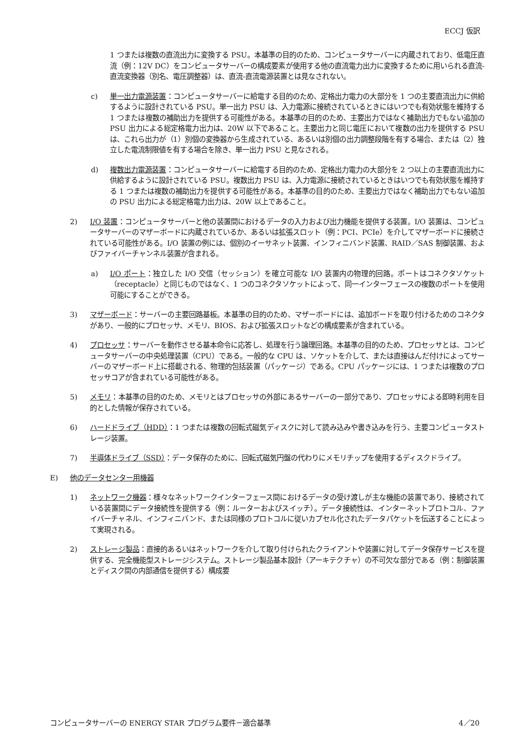ECCJ 仮訳
1 つまたは複数の直流出力に変換する PSU。本基準の目的のため、コンピュータサーバーに内蔵されており、低電圧直流（例：12V DC）をコンピュータサーバーの構成要素が使用する他の直流電力出力に変換するために用いられる直流-直流変換器（別名、電圧調整器）は、直流-直流電源装置とは見なされない。
c) 単一出力電源装置：コンピュータサーバーに給電する目的のため、定格出力電力の大部分を 1 つの主要直流出力に供給するように設計されている PSU。単一出力 PSU は、入力電源に接続されているときにはいつでも有効状態を維持する 1 つまたは複数の補助出力を提供する可能性がある。本基準の目的のため、主要出力ではなく補助出力でもない追加の PSU 出力による総定格電力出力は、20W 以下であること。主要出力と同じ電圧において複数の出力を提供する PSU は、これら出力が（1）別個の変換器から生成されている、あるいは別個の出力調整段階を有する場合、または（2）独立した電流制限値を有する場合を除き、単一出力 PSU と見なされる。
d) 複数出力電源装置：コンピュータサーバーに給電する目的のため、定格出力電力の大部分を 2 つ以上の主要直流出力に供給するように設計されている PSU。複数出力 PSU は、入力電源に接続されているときはいつでも有効状態を維持する 1 つまたは複数の補助出力を提供する可能性がある。本基準の目的のため、主要出力ではなく補助出力でもない追加の PSU 出力による総定格電力出力は、20W 以上であること。
2) I/O 装置：コンピュータサーバーと他の装置間におけるデータの入力および出力機能を提供する装置。I/O 装置は、コンピュータサーバーのマザーボードに内蔵されているか、あるいは拡張スロット（例：PCI、PCIe）を介してマザーボードに接続されている可能性がある。I/O 装置の例には、個別のイーサネット装置、インフィニバンド装置、RAID／SAS 制御装置、およびファイバーチャンネル装置が含まれる。
a) I/O ポート：独立した I/O 交信（セッション）を確立可能な I/O 装置内の物理的回路。ポートはコネクタソケット（receptacle）と同じものではなく、1 つのコネクタソケットによって、同一インターフェースの複数のポートを使用可能にすることができる。
3) マザーボード：サーバーの主要回路基板。本基準の目的のため、マザーボードには、追加ボードを取り付けるためのコネクタがあり、一般的にプロセッサ、メモリ、BIOS、および拡張スロットなどの構成要素が含まれている。
4) プロセッサ：サーバーを動作させる基本命令に応答し、処理を行う論理回路。本基準の目的のため、プロセッサとは、コンピュータサーバーの中央処理装置（CPU）である。一般的な CPU は、ソケットを介して、または直接はんだ付けによってサーバーのマザーボード上に搭載される、物理的包括装置（パッケージ）である。CPU パッケージには、1 つまたは複数のプロセッサコアが含まれている可能性がある。
5) メモリ：本基準の目的のため、メモリとはプロセッサの外部にあるサーバーの一部分であり、プロセッサによる即時利用を目的とした情報が保存されている。
6) ハードドライブ（HDD）：1 つまたは複数の回転式磁気ディスクに対して読み込みや書き込みを行う、主要コンピュータストレージ装置。
7) 半導体ドライブ（SSD）：データ保存のために、回転式磁気円盤の代わりにメモリチップを使用するディスクドライブ。
E) 他のデータセンター用機器
1) ネットワーク機器：様々なネットワークインターフェース間におけるデータの受け渡しが主な機能の装置であり、接続されている装置間にデータ接続性を提供する（例：ルーターおよびスイッチ）。データ接続性は、インターネットプロトコル、ファイバーチャネル、インフィニバンド、または同様のプロトコルに従いカプセル化されたデータパケットを伝送することによって実現される。
2) ストレージ製品：直接的あるいはネットワークを介して取り付けられたクライアントや装置に対してデータ保存サービスを提供する、完全機能型ストレージシステム。ストレージ製品基本設計（アーキテクチャ）の不可欠な部分である（例：制御装置とディスク間の内部通信を提供する）構成要
コンピュータサーバーの ENERGY STAR プログラム要件－適合基準 4／20